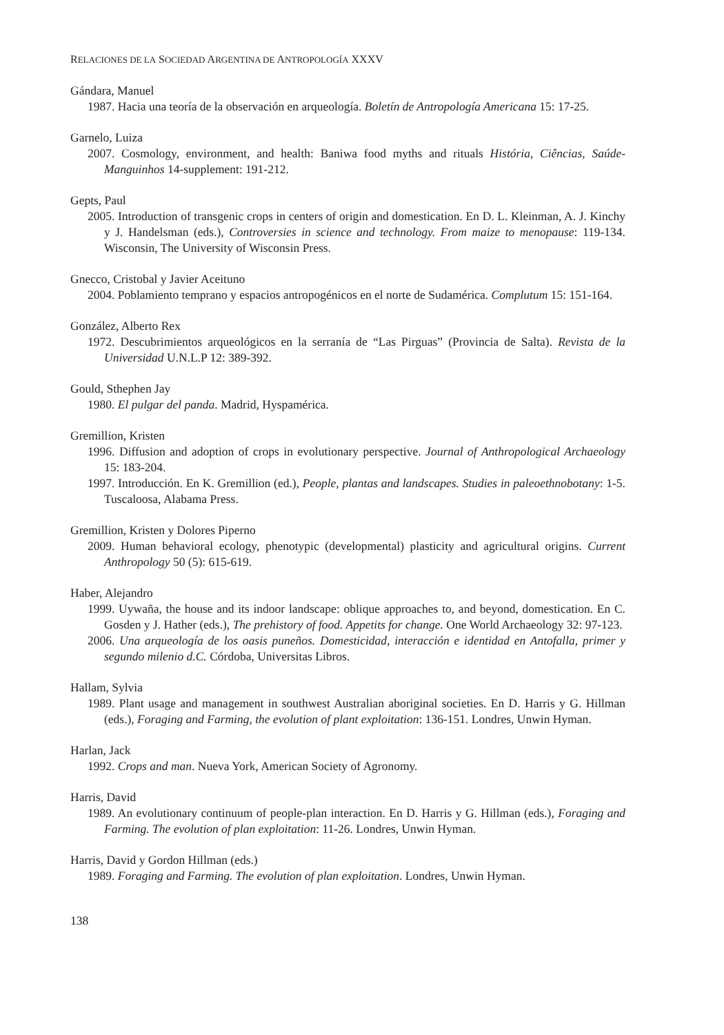RELACIONES DE LA SOCIEDAD ARGENTINA DE ANTROPOLOGÍA XXXV
Gándara, Manuel
1987. Hacia una teoría de la observación en arqueología. Boletín de Antropología Americana 15: 17-25.
Garnelo, Luiza
2007. Cosmology, environment, and health: Baniwa food myths and rituals História, Ciências, Saúde-Manguinhos 14-supplement: 191-212.
Gepts, Paul
2005. Introduction of transgenic crops in centers of origin and domestication. En D. L. Kleinman, A. J. Kinchy y J. Handelsman (eds.), Controversies in science and technology. From maize to menopause: 119-134. Wisconsin, The University of Wisconsin Press.
Gnecco, Cristobal y Javier Aceituno
2004. Poblamiento temprano y espacios antropogénicos en el norte de Sudamérica. Complutum 15: 151-164.
González, Alberto Rex
1972. Descubrimientos arqueológicos en la serranía de “Las Pirguas” (Provincia de Salta). Revista de la Universidad U.N.L.P 12: 389-392.
Gould, Sthephen Jay
1980. El pulgar del panda. Madrid, Hyspamérica.
Gremillion, Kristen
1996. Diffusion and adoption of crops in evolutionary perspective. Journal of Anthropological Archaeology 15: 183-204.
1997. Introducción. En K. Gremillion (ed.), People, plantas and landscapes. Studies in paleoethnobotany: 1-5. Tuscaloosa, Alabama Press.
Gremillion, Kristen y Dolores Piperno
2009. Human behavioral ecology, phenotypic (developmental) plasticity and agricultural origins. Current Anthropology 50 (5): 615-619.
Haber, Alejandro
1999. Uywaña, the house and its indoor landscape: oblique approaches to, and beyond, domestication. En C. Gosden y J. Hather (eds.), The prehistory of food. Appetits for change. One World Archaeology 32: 97-123.
2006. Una arqueología de los oasis puneños. Domesticidad, interacción e identidad en Antofalla, primer y segundo milenio d.C. Córdoba, Universitas Libros.
Hallam, Sylvia
1989. Plant usage and management in southwest Australian aboriginal societies. En D. Harris y G. Hillman (eds.), Foraging and Farming, the evolution of plant exploitation: 136-151. Londres, Unwin Hyman.
Harlan, Jack
1992. Crops and man. Nueva York, American Society of Agronomy.
Harris, David
1989. An evolutionary continuum of people-plan interaction. En D. Harris y G. Hillman (eds.), Foraging and Farming. The evolution of plan exploitation: 11-26. Londres, Unwin Hyman.
Harris, David y Gordon Hillman (eds.)
1989. Foraging and Farming. The evolution of plan exploitation. Londres, Unwin Hyman.
138